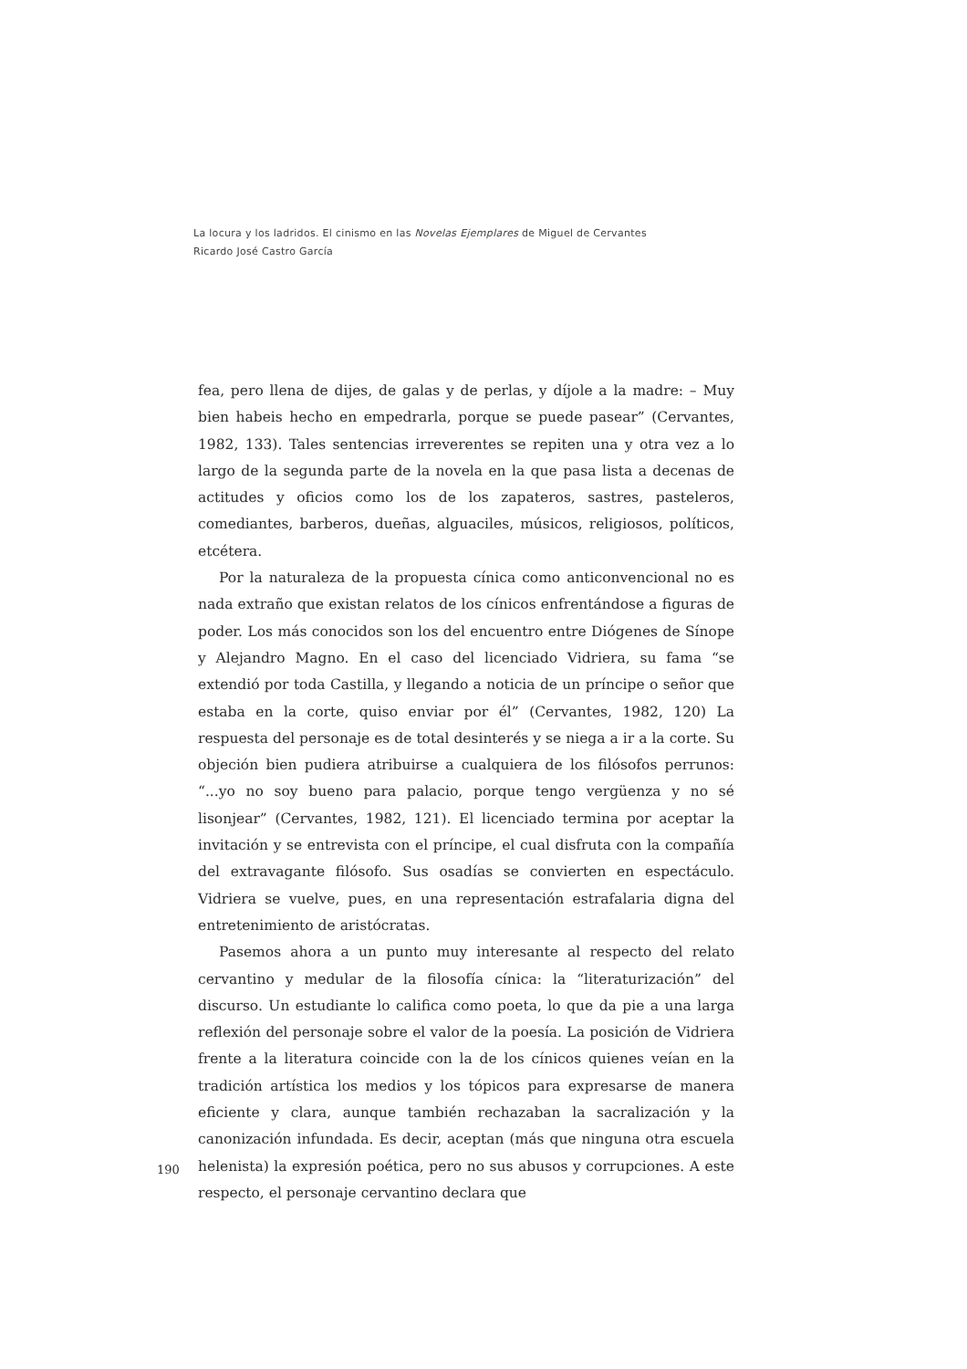La locura y los ladridos. El cinismo en las Novelas Ejemplares de Miguel de Cervantes
Ricardo José Castro García
fea, pero llena de dijes, de galas y de perlas, y díjole a la madre: – Muy bien habeis hecho en empedrarla, porque se puede pasear” (Cervantes, 1982, 133). Tales sentencias irreverentes se repiten una y otra vez a lo largo de la segunda parte de la novela en la que pasa lista a decenas de actitudes y oficios como los de los zapateros, sastres, pasteleros, comediantes, barberos, dueñas, alguaciles, músicos, religiosos, políticos, etcétera.
Por la naturaleza de la propuesta cínica como anticonvencional no es nada extraño que existan relatos de los cínicos enfrentándose a figuras de poder. Los más conocidos son los del encuentro entre Diógenes de Sínope y Alejandro Magno. En el caso del licenciado Vidriera, su fama “se extendió por toda Castilla, y llegando a noticia de un príncipe o señor que estaba en la corte, quiso enviar por él” (Cervantes, 1982, 120) La respuesta del personaje es de total desinterés y se niega a ir a la corte. Su objeción bien pudiera atribuirse a cualquiera de los filósofos perrunos: “...yo no soy bueno para palacio, porque tengo vergüenza y no sé lisonjear” (Cervantes, 1982, 121). El licenciado termina por aceptar la invitación y se entrevista con el príncipe, el cual disfruta con la compañía del extravagante filósofo. Sus osadías se convierten en espectáculo. Vidriera se vuelve, pues, en una representación estrafalaria digna del entretenimiento de aristócratas.
Pasemos ahora a un punto muy interesante al respecto del relato cervantino y medular de la filosofía cínica: la “literaturización” del discurso. Un estudiante lo califica como poeta, lo que da pie a una larga reflexión del personaje sobre el valor de la poesía. La posición de Vidriera frente a la literatura coincide con la de los cínicos quienes veían en la tradición artística los medios y los tópicos para expresarse de manera eficiente y clara, aunque también rechazaban la sacralización y la canonización infundada. Es decir, aceptan (más que ninguna otra escuela helenista) la expresión poética, pero no sus abusos y corrupciones. A este respecto, el personaje cervantino declara que
190